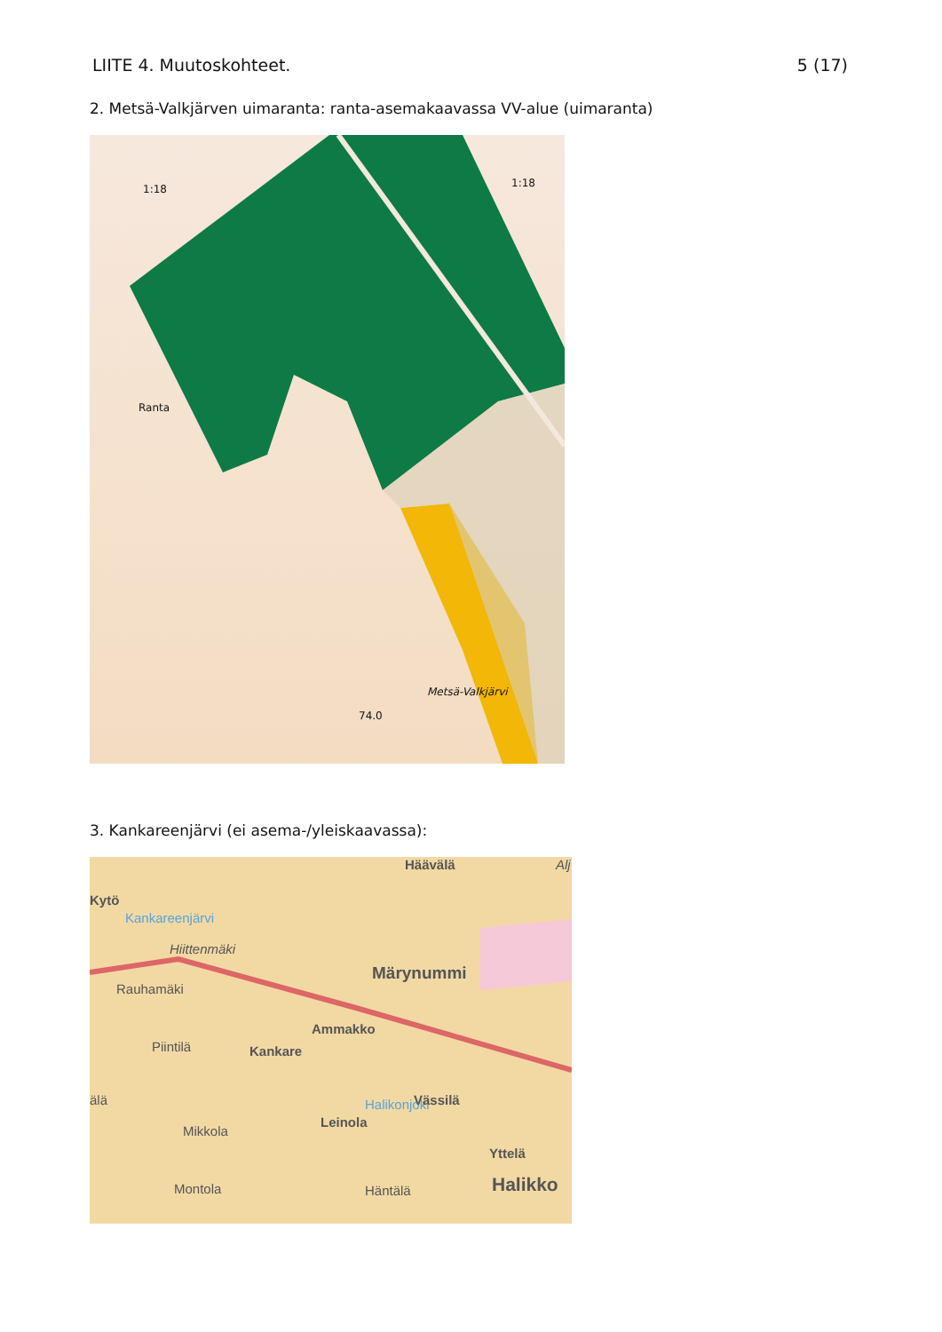LIITE 4. Muutoskohteet. 5 (17)
2. Metsä-Valkjärven uimaranta: ranta-asemakaavassa VV-alue (uimaranta)
1:18 1:18
Ranta
Metsä-Valkjärvi
74.0
3. Kankareenjärvi (ei asema-/yleiskaavassa):
Kytö
Kankareenjärvi
Hiittenmäki
Häävälä Alj
Rauhamäki
Märynummi
Ammakko
Piintilä Kankare
älä Halikonjoki Vässilä
Mikkola
Leinola
Yttelä
Montola Häntälä Halikko